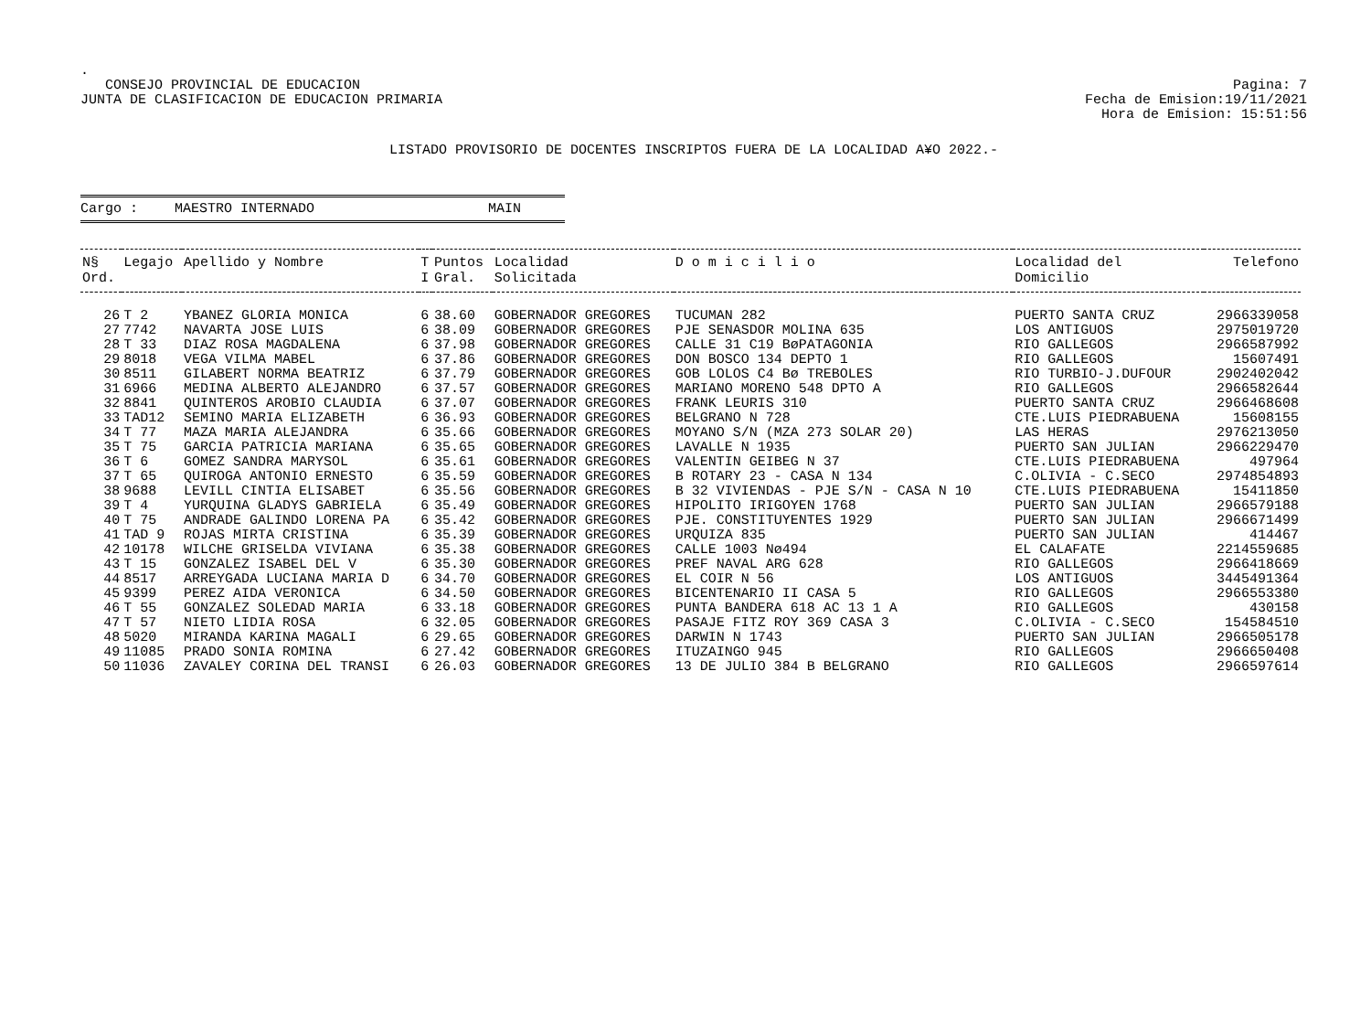.
CONSEJO PROVINCIAL DE EDUCACION
JUNTA DE CLASIFICACION DE EDUCACION PRIMARIA
Pagina: 7
Fecha de Emision:19/11/2021
Hora de Emision: 15:51:56
LISTADO PROVISORIO DE DOCENTES INSCRIPTOS FUERA DE LA LOCALIDAD A¥O 2022.-
Cargo : MAESTRO INTERNADO MAIN
| N§ Ord. | Legajo | Apellido y Nombre | T I | Puntos Gral. | Localidad Solicitada | D o m i c i l i o | Localidad del Domicilio | Telefono |
| --- | --- | --- | --- | --- | --- | --- | --- | --- |
| 26 | T 2 | YBANEZ GLORIA MONICA | 6 | 38.60 | GOBERNADOR GREGORES | TUCUMAN 282 | PUERTO SANTA CRUZ | 2966339058 |
| 27 | 7742 | NAVARTA JOSE LUIS | 6 | 38.09 | GOBERNADOR GREGORES | PJE SENASDOR MOLINA 635 | LOS ANTIGUOS | 2975019720 |
| 28 | T 33 | DIAZ ROSA MAGDALENA | 6 | 37.98 | GOBERNADOR GREGORES | CALLE 31 C19 BøPATAGONIA | RIO GALLEGOS | 2966587992 |
| 29 | 8018 | VEGA VILMA MABEL | 6 | 37.86 | GOBERNADOR GREGORES | DON BOSCO 134 DEPTO 1 | RIO GALLEGOS | 15607491 |
| 30 | 8511 | GILABERT NORMA BEATRIZ | 6 | 37.79 | GOBERNADOR GREGORES | GOB LOLOS C4 Bø TREBOLES | RIO TURBIO-J.DUFOUR | 2902402042 |
| 31 | 6966 | MEDINA ALBERTO ALEJANDRO | 6 | 37.57 | GOBERNADOR GREGORES | MARIANO MORENO 548 DPTO A | RIO GALLEGOS | 2966582644 |
| 32 | 8841 | QUINTEROS AROBIO CLAUDIA | 6 | 37.07 | GOBERNADOR GREGORES | FRANK LEURIS 310 | PUERTO SANTA CRUZ | 2966468608 |
| 33 | TAD12 | SEMINO MARIA ELIZABETH | 6 | 36.93 | GOBERNADOR GREGORES | BELGRANO N 728 | CTE.LUIS PIEDRABUENA | 15608155 |
| 34 | T 77 | MAZA MARIA ALEJANDRA | 6 | 35.66 | GOBERNADOR GREGORES | MOYANO S/N (MZA 273 SOLAR 20) | LAS HERAS | 2976213050 |
| 35 | T 75 | GARCIA PATRICIA MARIANA | 6 | 35.65 | GOBERNADOR GREGORES | LAVALLE N 1935 | PUERTO SAN JULIAN | 2966229470 |
| 36 | T 6 | GOMEZ SANDRA MARYSOL | 6 | 35.61 | GOBERNADOR GREGORES | VALENTIN GEIBEG N 37 | CTE.LUIS PIEDRABUENA | 497964 |
| 37 | T 65 | QUIROGA ANTONIO ERNESTO | 6 | 35.59 | GOBERNADOR GREGORES | B ROTARY 23 - CASA N 134 | C.OLIVIA - C.SECO | 2974854893 |
| 38 | 9688 | LEVILL CINTIA ELISABET | 6 | 35.56 | GOBERNADOR GREGORES | B 32 VIVIENDAS - PJE S/N - CASA N 10 | CTE.LUIS PIEDRABUENA | 15411850 |
| 39 | T 4 | YURQUINA GLADYS GABRIELA | 6 | 35.49 | GOBERNADOR GREGORES | HIPOLITO IRIGOYEN 1768 | PUERTO SAN JULIAN | 2966579188 |
| 40 | T 75 | ANDRADE GALINDO LORENA PA | 6 | 35.42 | GOBERNADOR GREGORES | PJE. CONSTITUYENTES 1929 | PUERTO SAN JULIAN | 2966671499 |
| 41 | TAD 9 | ROJAS MIRTA CRISTINA | 6 | 35.39 | GOBERNADOR GREGORES | URQUIZA 835 | PUERTO SAN JULIAN | 414467 |
| 42 | 10178 | WILCHE GRISELDA VIVIANA | 6 | 35.38 | GOBERNADOR GREGORES | CALLE 1003 Nø494 | EL CALAFATE | 2214559685 |
| 43 | T 15 | GONZALEZ ISABEL DEL V | 6 | 35.30 | GOBERNADOR GREGORES | PREF NAVAL ARG 628 | RIO GALLEGOS | 2966418669 |
| 44 | 8517 | ARREYGADA LUCIANA MARIA D | 6 | 34.70 | GOBERNADOR GREGORES | EL COIR N 56 | LOS ANTIGUOS | 3445491364 |
| 45 | 9399 | PEREZ AIDA VERONICA | 6 | 34.50 | GOBERNADOR GREGORES | BICENTENARIO II CASA 5 | RIO GALLEGOS | 2966553380 |
| 46 | T 55 | GONZALEZ SOLEDAD MARIA | 6 | 33.18 | GOBERNADOR GREGORES | PUNTA BANDERA 618 AC 13 1 A | RIO GALLEGOS | 430158 |
| 47 | T 57 | NIETO LIDIA ROSA | 6 | 32.05 | GOBERNADOR GREGORES | PASAJE FITZ ROY 369 CASA 3 | C.OLIVIA - C.SECO | 154584510 |
| 48 | 5020 | MIRANDA KARINA MAGALI | 6 | 29.65 | GOBERNADOR GREGORES | DARWIN N 1743 | PUERTO SAN JULIAN | 2966505178 |
| 49 | 11085 | PRADO SONIA ROMINA | 6 | 27.42 | GOBERNADOR GREGORES | ITUZAINGO 945 | RIO GALLEGOS | 2966650408 |
| 50 | 11036 | ZAVALEY CORINA DEL TRANSI | 6 | 26.03 | GOBERNADOR GREGORES | 13 DE JULIO 384 B BELGRANO | RIO GALLEGOS | 2966597614 |